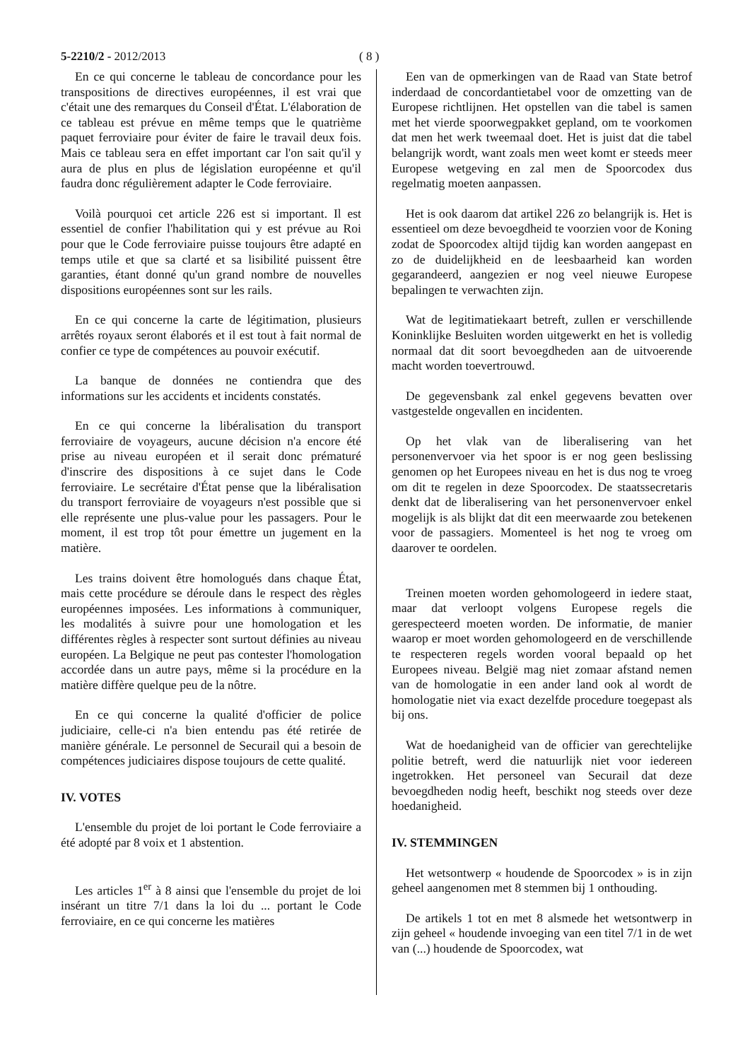5-2210/2 - 2012/2013 ( 8 )
En ce qui concerne le tableau de concordance pour les transpositions de directives européennes, il est vrai que c'était une des remarques du Conseil d'État. L'élaboration de ce tableau est prévue en même temps que le quatrième paquet ferroviaire pour éviter de faire le travail deux fois. Mais ce tableau sera en effet important car l'on sait qu'il y aura de plus en plus de législation européenne et qu'il faudra donc régulièrement adapter le Code ferroviaire.
Voilà pourquoi cet article 226 est si important. Il est essentiel de confier l'habilitation qui y est prévue au Roi pour que le Code ferroviaire puisse toujours être adapté en temps utile et que sa clarté et sa lisibilité puissent être garanties, étant donné qu'un grand nombre de nouvelles dispositions européennes sont sur les rails.
En ce qui concerne la carte de légitimation, plusieurs arrêtés royaux seront élaborés et il est tout à fait normal de confier ce type de compétences au pouvoir exécutif.
La banque de données ne contiendra que des informations sur les accidents et incidents constatés.
En ce qui concerne la libéralisation du transport ferroviaire de voyageurs, aucune décision n'a encore été prise au niveau européen et il serait donc prématuré d'inscrire des dispositions à ce sujet dans le Code ferroviaire. Le secrétaire d'État pense que la libéralisation du transport ferroviaire de voyageurs n'est possible que si elle représente une plus-value pour les passagers. Pour le moment, il est trop tôt pour émettre un jugement en la matière.
Les trains doivent être homologués dans chaque État, mais cette procédure se déroule dans le respect des règles européennes imposées. Les informations à communiquer, les modalités à suivre pour une homologation et les différentes règles à respecter sont surtout définies au niveau européen. La Belgique ne peut pas contester l'homologation accordée dans un autre pays, même si la procédure en la matière diffère quelque peu de la nôtre.
En ce qui concerne la qualité d'officier de police judiciaire, celle-ci n'a bien entendu pas été retirée de manière générale. Le personnel de Securail qui a besoin de compétences judiciaires dispose toujours de cette qualité.
IV. VOTES
L'ensemble du projet de loi portant le Code ferroviaire a été adopté par 8 voix et 1 abstention.
Les articles 1<sup>er</sup> à 8 ainsi que l'ensemble du projet de loi insérant un titre 7/1 dans la loi du ... portant le Code ferroviaire, en ce qui concerne les matières
Een van de opmerkingen van de Raad van State betrof inderdaad de concordantietabel voor de omzetting van de Europese richtlijnen. Het opstellen van die tabel is samen met het vierde spoorwegpakket gepland, om te voorkomen dat men het werk tweemaal doet. Het is juist dat die tabel belangrijk wordt, want zoals men weet komt er steeds meer Europese wetgeving en zal men de Spoorcodex dus regelmatig moeten aanpassen.
Het is ook daarom dat artikel 226 zo belangrijk is. Het is essentieel om deze bevoegdheid te voorzien voor de Koning zodat de Spoorcodex altijd tijdig kan worden aangepast en zo de duidelijkheid en de leesbaarheid kan worden gegarandeerd, aangezien er nog veel nieuwe Europese bepalingen te verwachten zijn.
Wat de legitimatiekaart betreft, zullen er verschillende Koninklijke Besluiten worden uitgewerkt en het is volledig normaal dat dit soort bevoegdheden aan de uitvoerende macht worden toevertrouwd.
De gegevensbank zal enkel gegevens bevatten over vastgestelde ongevallen en incidenten.
Op het vlak van de liberalisering van het personenvervoer via het spoor is er nog geen beslissing genomen op het Europees niveau en het is dus nog te vroeg om dit te regelen in deze Spoorcodex. De staatssecretaris denkt dat de liberalisering van het personenvervoer enkel mogelijk is als blijkt dat dit een meerwaarde zou betekenen voor de passagiers. Momenteel is het nog te vroeg om daarover te oordelen.
Treinen moeten worden gehomologeerd in iedere staat, maar dat verloopt volgens Europese regels die gerespecteerd moeten worden. De informatie, de manier waarop er moet worden gehomologeerd en de verschillende te respecteren regels worden vooral bepaald op het Europees niveau. België mag niet zomaar afstand nemen van de homologatie in een ander land ook al wordt de homologatie niet via exact dezelfde procedure toegepast als bij ons.
Wat de hoedanigheid van de officier van gerechtelijke politie betreft, werd die natuurlijk niet voor iedereen ingetrokken. Het personeel van Securail dat deze bevoegdheden nodig heeft, beschikt nog steeds over deze hoedanigheid.
IV. STEMMINGEN
Het wetsontwerp « houdende de Spoorcodex » is in zijn geheel aangenomen met 8 stemmen bij 1 onthouding.
De artikels 1 tot en met 8 alsmede het wetsontwerp in zijn geheel « houdende invoeging van een titel 7/1 in de wet van (...) houdende de Spoorcodex, wat